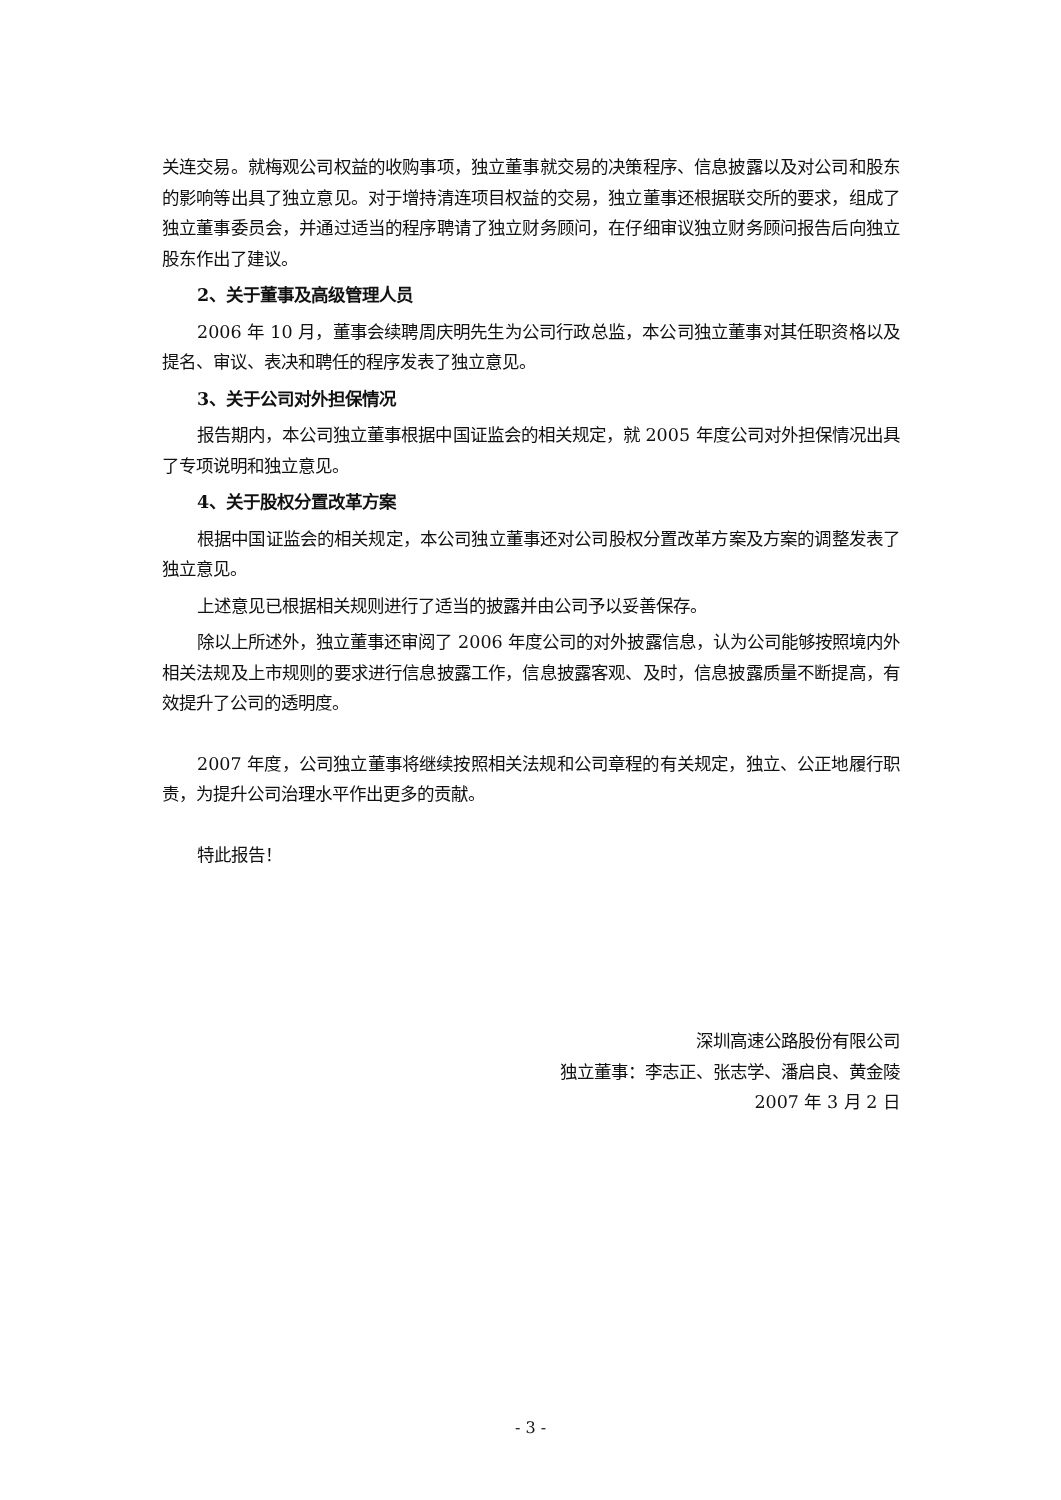关连交易。就梅观公司权益的收购事项，独立董事就交易的决策程序、信息披露以及对公司和股东的影响等出具了独立意见。对于增持清连项目权益的交易，独立董事还根据联交所的要求，组成了独立董事委员会，并通过适当的程序聘请了独立财务顾问，在仔细审议独立财务顾问报告后向独立股东作出了建议。
2、关于董事及高级管理人员
2006 年 10 月，董事会续聘周庆明先生为公司行政总监，本公司独立董事对其任职资格以及提名、审议、表决和聘任的程序发表了独立意见。
3、关于公司对外担保情况
报告期内，本公司独立董事根据中国证监会的相关规定，就 2005 年度公司对外担保情况出具了专项说明和独立意见。
4、关于股权分置改革方案
根据中国证监会的相关规定，本公司独立董事还对公司股权分置改革方案及方案的调整发表了独立意见。
上述意见已根据相关规则进行了适当的披露并由公司予以妥善保存。
除以上所述外，独立董事还审阅了 2006 年度公司的对外披露信息，认为公司能够按照境内外相关法规及上市规则的要求进行信息披露工作，信息披露客观、及时，信息披露质量不断提高，有效提升了公司的透明度。
2007 年度，公司独立董事将继续按照相关法规和公司章程的有关规定，独立、公正地履行职责，为提升公司治理水平作出更多的贡献。
特此报告！
深圳高速公路股份有限公司
独立董事：李志正、张志学、潘启良、黄金陵
2007 年 3 月 2 日
- 3 -